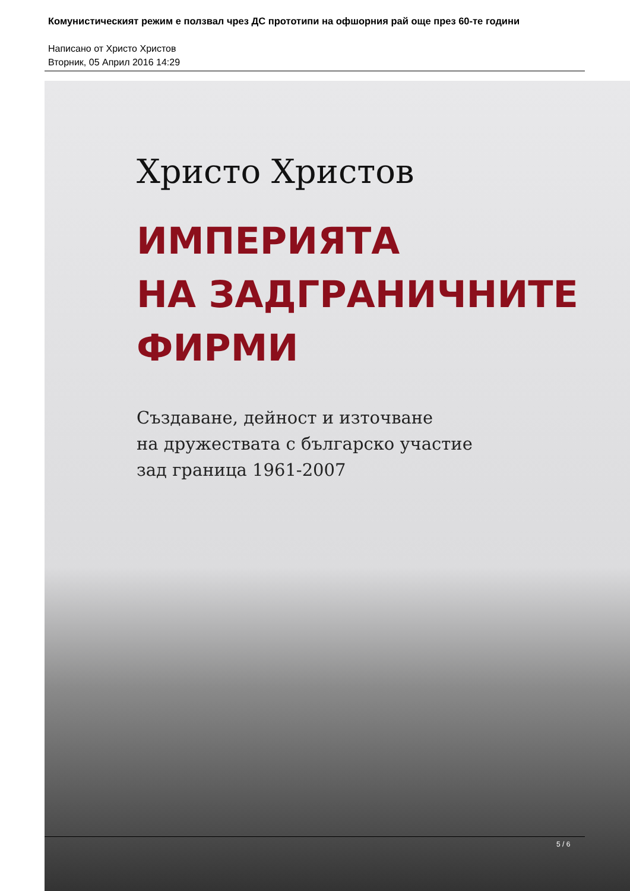Комунистическият режим е ползвал чрез ДС прототипи на офшорния рай още през 60-те години
Написано от Христо Христов
Вторник, 05 Април 2016 14:29
Христо Христов
ИМПЕРИЯТА
НА ЗАДГРАНИЧНИТЕ
ФИРМИ
Създаване, дейност и източване
на дружествата с българско участие
зад граница 1961-2007
5 / 6